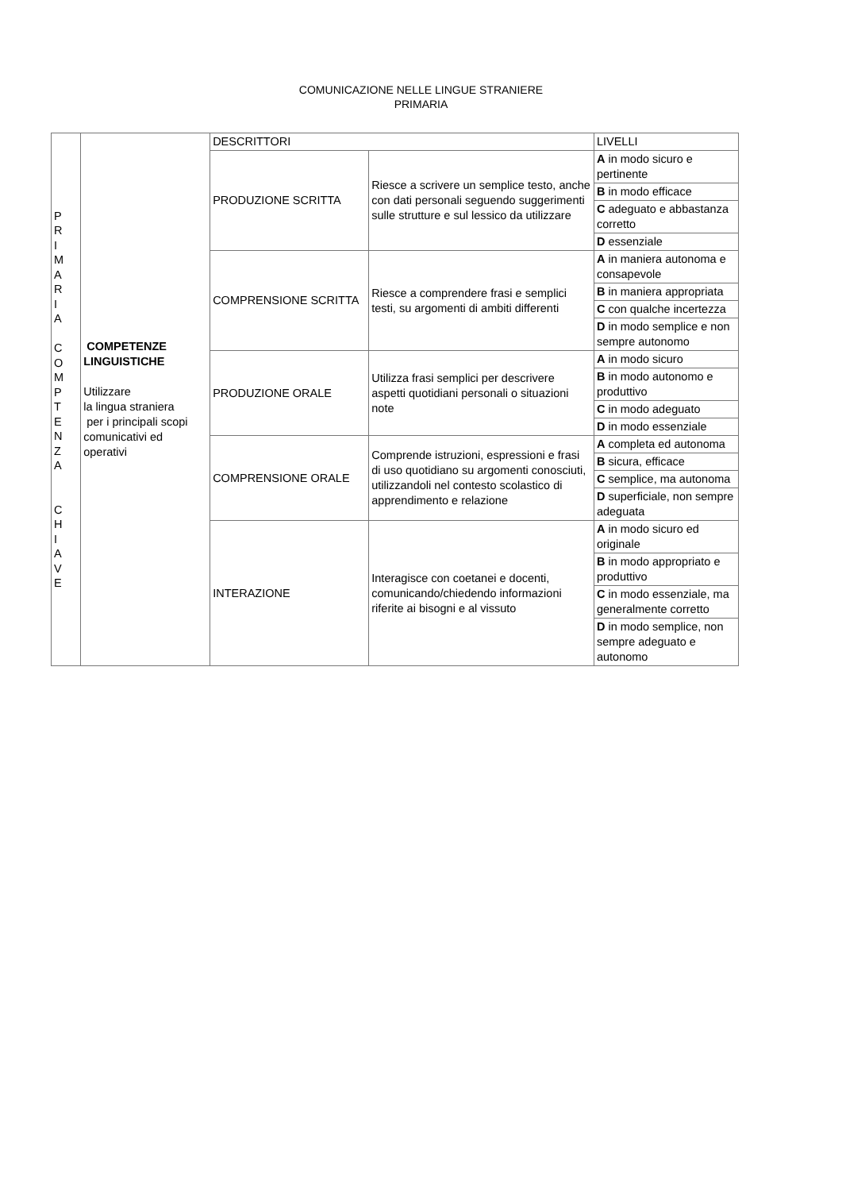COMUNICAZIONE NELLE LINGUE STRANIERE
PRIMARIA
| P R I M A R I A C O M P T E N Z A C H I A V E | COMPETENZE LINGUISTICHE Utilizzare la lingua straniera per i principali scopi comunicativi ed operativi | DESCRITTORI | | LIVELLI |
| | | PRODUZIONE SCRITTA | Riesce a scrivere un semplice testo, anche con dati personali seguendo suggerimenti sulle strutture e sul lessico da utilizzare | A in modo sicuro e pertinente |
| | | | | B in modo efficace |
| | | | | C adeguato e abbastanza corretto |
| | | | | D essenziale |
| | | COMPRENSIONE SCRITTA | Riesce a comprendere frasi e semplici testi, su argomenti di ambiti differenti | A in maniera autonoma e consapevole |
| | | | | B in maniera appropriata |
| | | | | C con qualche incertezza |
| | | | | D in modo semplice e non sempre autonomo |
| | | PRODUZIONE ORALE | Utilizza frasi semplici per descrivere aspetti quotidiani personali o situazioni note | A in modo sicuro |
| | | | | B in modo autonomo e produttivo |
| | | | | C in modo adeguato |
| | | | | D in modo essenziale |
| | | COMPRENSIONE ORALE | Comprende istruzioni, espressioni e frasi di uso quotidiano su argomenti conosciuti, utilizzandoli nel contesto scolastico di apprendimento e relazione | A completa ed autonoma |
| | | | | B sicura, efficace |
| | | | | C semplice, ma autonoma |
| | | | | D superficiale, non sempre adeguata |
| | | INTERAZIONE | Interagisce con coetanei e docenti, comunicando/chiedendo informazioni riferite ai bisogni e al vissuto | A in modo sicuro ed originale |
| | | | | B in modo appropriato e produttivo |
| | | | | C in modo essenziale, ma generalmente corretto |
| | | | | D in modo semplice, non sempre adeguato e autonomo |